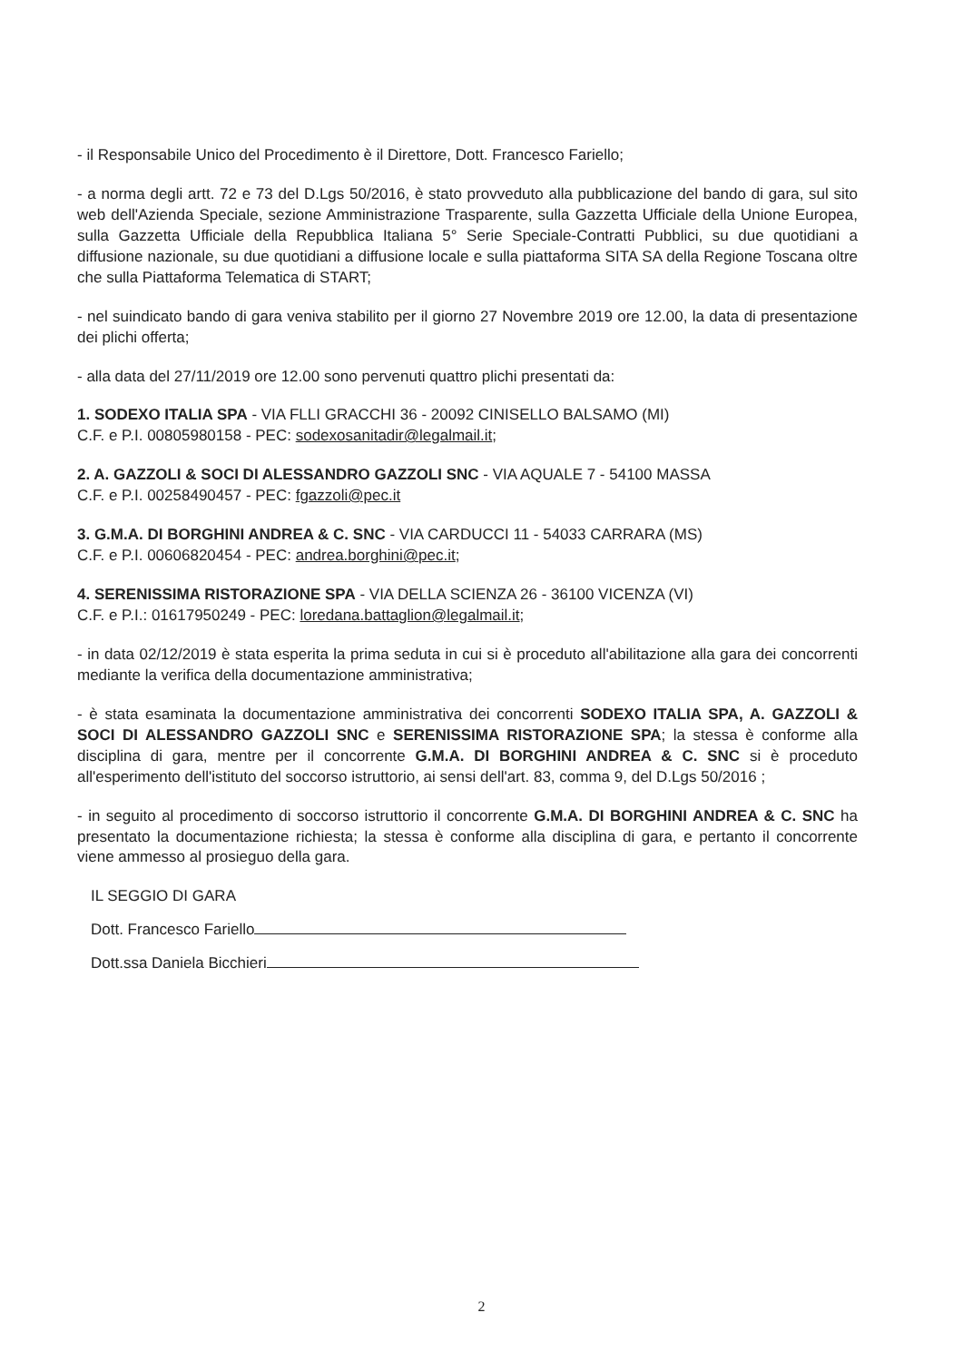- il Responsabile Unico del Procedimento è il Direttore, Dott. Francesco Fariello;
- a norma degli artt. 72 e 73 del D.Lgs 50/2016, è stato provveduto alla pubblicazione del bando di gara, sul sito web dell'Azienda Speciale, sezione Amministrazione Trasparente, sulla Gazzetta Ufficiale della Unione Europea, sulla Gazzetta Ufficiale della Repubblica Italiana 5° Serie Speciale-Contratti Pubblici, su due quotidiani a diffusione nazionale, su due quotidiani a diffusione locale e sulla piattaforma SITA SA della Regione Toscana oltre che sulla Piattaforma Telematica di START;
- nel suindicato bando di gara veniva stabilito per il giorno 27 Novembre 2019 ore 12.00, la data di presentazione dei plichi offerta;
- alla data del 27/11/2019 ore 12.00 sono pervenuti quattro plichi presentati da:
1. SODEXO ITALIA SPA - VIA FLLI GRACCHI 36 - 20092 CINISELLO BALSAMO (MI)
C.F. e P.I. 00805980158 - PEC: sodexosanitadir@legalmail.it;
2. A. GAZZOLI & SOCI DI ALESSANDRO GAZZOLI SNC - VIA AQUALE 7 - 54100 MASSA
C.F. e P.I. 00258490457 - PEC: fgazzoli@pec.it
3. G.M.A. DI BORGHINI ANDREA & C. SNC - VIA CARDUCCI 11 - 54033 CARRARA (MS)
C.F. e P.I. 00606820454 - PEC: andrea.borghini@pec.it;
4. SERENISSIMA RISTORAZIONE SPA - VIA DELLA SCIENZA 26 - 36100 VICENZA (VI)
C.F. e P.I.: 01617950249 - PEC: loredana.battaglion@legalmail.it;
- in data 02/12/2019 è stata esperita la prima seduta in cui si è proceduto all'abilitazione alla gara dei concorrenti mediante la verifica della documentazione amministrativa;
- è stata esaminata la documentazione amministrativa dei concorrenti SODEXO ITALIA SPA, A. GAZZOLI & SOCI DI ALESSANDRO GAZZOLI SNC e SERENISSIMA RISTORAZIONE SPA; la stessa è conforme alla disciplina di gara, mentre per il concorrente G.M.A. DI BORGHINI ANDREA & C. SNC si è proceduto all'esperimento dell'istituto del soccorso istruttorio, ai sensi dell'art. 83, comma 9, del D.Lgs 50/2016 ;
- in seguito al procedimento di soccorso istruttorio il concorrente G.M.A. DI BORGHINI ANDREA & C. SNC ha presentato la documentazione richiesta; la stessa è conforme alla disciplina di gara, e pertanto il concorrente viene ammesso al prosieguo della gara.
IL SEGGIO DI GARA
Dott. Francesco Fariello
Dott.ssa Daniela Bicchieri
2